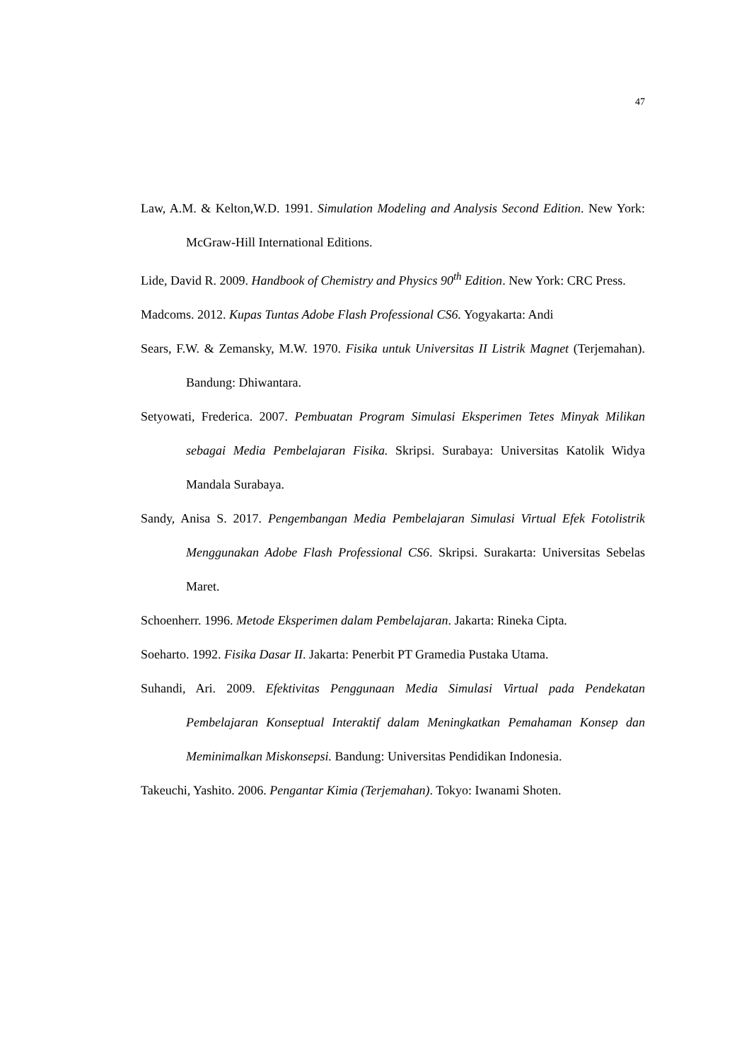47
Law, A.M. & Kelton,W.D. 1991. Simulation Modeling and Analysis Second Edition. New York: McGraw-Hill International Editions.
Lide, David R. 2009. Handbook of Chemistry and Physics 90<sup>th</sup> Edition. New York: CRC Press.
Madcoms. 2012. Kupas Tuntas Adobe Flash Professional CS6. Yogyakarta: Andi
Sears, F.W. & Zemansky, M.W. 1970. Fisika untuk Universitas II Listrik Magnet (Terjemahan). Bandung: Dhiwantara.
Setyowati, Frederica. 2007. Pembuatan Program Simulasi Eksperimen Tetes Minyak Milikan sebagai Media Pembelajaran Fisika. Skripsi. Surabaya: Universitas Katolik Widya Mandala Surabaya.
Sandy, Anisa S. 2017. Pengembangan Media Pembelajaran Simulasi Virtual Efek Fotolistrik Menggunakan Adobe Flash Professional CS6. Skripsi. Surakarta: Universitas Sebelas Maret.
Schoenherr. 1996. Metode Eksperimen dalam Pembelajaran. Jakarta: Rineka Cipta.
Soeharto. 1992. Fisika Dasar II. Jakarta: Penerbit PT Gramedia Pustaka Utama.
Suhandi, Ari. 2009. Efektivitas Penggunaan Media Simulasi Virtual pada Pendekatan Pembelajaran Konseptual Interaktif dalam Meningkatkan Pemahaman Konsep dan Meminimalkan Miskonsepsi. Bandung: Universitas Pendidikan Indonesia.
Takeuchi, Yashito. 2006. Pengantar Kimia (Terjemahan). Tokyo: Iwanami Shoten.